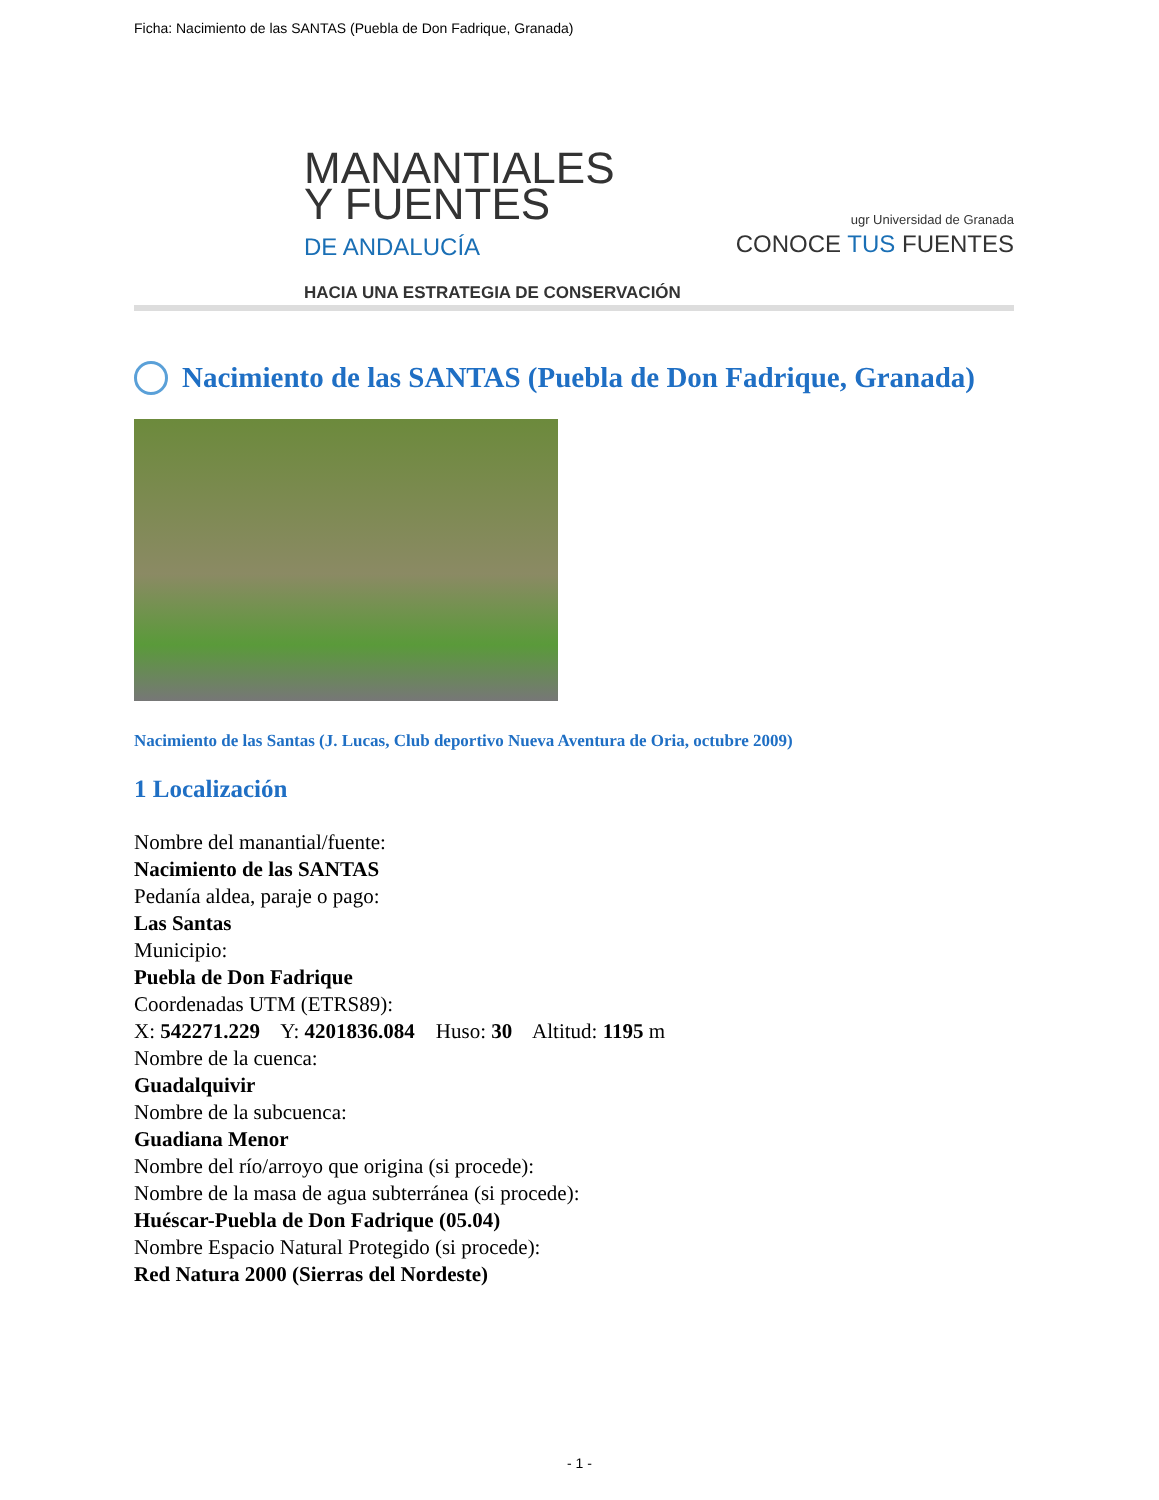Ficha: Nacimiento de las SANTAS (Puebla de Don Fadrique, Granada)
MANANTIALES
Y FUENTES
DE ANDALUCÍA
HACIA UNA ESTRATEGIA DE CONSERVACIÓN
ugr Universidad de Granada
CONOCE TUS FUENTES
Nacimiento de las SANTAS (Puebla de Don Fadrique, Granada)
Nacimiento de las Santas (J. Lucas, Club deportivo Nueva Aventura de Oria, octubre 2009)
1 Localización
Nombre del manantial/fuente:
Nacimiento de las SANTAS
Pedanía aldea, paraje o pago:
Las Santas
Municipio:
Puebla de Don Fadrique
Coordenadas UTM (ETRS89):
X: 542271.229 Y: 4201836.084 Huso: 30 Altitud: 1195 m
Nombre de la cuenca:
Guadalquivir
Nombre de la subcuenca:
Guadiana Menor
Nombre del río/arroyo que origina (si procede):
Nombre de la masa de agua subterránea (si procede):
Huéscar-Puebla de Don Fadrique (05.04)
Nombre Espacio Natural Protegido (si procede):
Red Natura 2000 (Sierras del Nordeste)
- 1 -